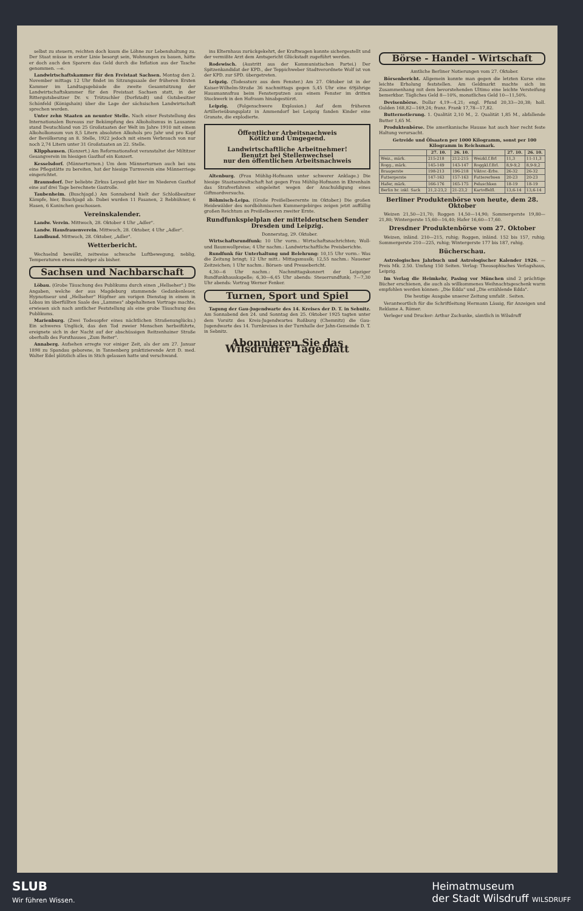selbst zu steuern, reichten doch kaum die Löhne zur Lebenshaltung zu. Der Staat müsse in erster Linie besorgt sein, Wohnungen zu bauen, hätte er doch auch den Sparern das Geld durch die Inflation aus der Tasche genommen. —e.
Landwirtschaftskammer für den Freistaat Sachsen. Montag den 2. November mittags 12 Uhr findet im Sitzungssaale der früheren Ersten Kammer im Landtagsgebäude die zweite Gesamtsitzung der Landwirtschaftskammer für den Freistaat Sachsen statt, in der Rittergutsbesitzer Dr. v. Trützschler (Dorfstadt) und Gutsbesitzer Schönfeld (Königshain) über die Lage der sächsischen Landwirtschaft sprechen werden.
Unter zehn Staaten an neunter Stelle. Nach einer Feststellung des Internationalen Bureaus zur Bekämpfung des Alkoholismus in Lausanne stand Deutschland von 25 Großstaaten der Welt im Jahre 1910 mit einem Alkoholkonsum von 8,5 Litern absoluten Alkohols pro Jahr und pro Kopf der Bevölkerung an 8. Stelle, 1922 jedoch mit einem Verbrauch von nur noch 2,74 Litern unter 31 Großstaaten an 22. Stelle.
Klipphausen. (Konzert.) Am Reformationsfest veranstaltet der Miltitzer Gesangverein im hiesigen Gasthof ein Konzert.
Kesselsdorf. (Männerturnen.) Um dem Männerturnen auch bei uns eine Pflegstätte zu bereiten, hat der hiesige Turnverein eine Männerriege eingerichtet.
Braunsdorf. Der beliebte Zirkus Leysed gibt hier im Niederen Gasthof eine auf drei Tage berechnete Gastrolle.
Taubenheim. (Buschjagd.) Am Sonnabend hielt der Schloßbesitzer Kämpfe, hier, Buschjagd ab. Dabei wurden 11 Fasanen, 2 Rebhühner, 6 Hasen, 6 Kaninchen geschossen.
Vereinskalender.
Landw. Verein. Mittwoch, 28. Oktober 4 Uhr „Adler".
Landw. Hausfrauenverein. Mittwoch, 28. Oktober, 4 Uhr „Adler".
Landbund. Mittwoch, 28. Oktober, „Adler".
Wetterbericht.
Wechselnd bewölkt, zeitweise schwache Luftbewegung, neblig, Temperaturen etwas niedriger als bisher.
Sachsen und Nachbarschaft
Löbau. (Grobe Täuschung des Publikums durch einen „Hellseher".) Die Angaben, welche der aus Magdeburg stammende Gedankenleser, Hypnotiseur und „Hellseher" Höpfner am vorigen Dienstag in einem in Löbau im überfüllten Saale des „Lammes" abgehaltenen Vortrage machte, erwiesen sich nach amtlicher Feststellung als eine grobe Täuschung des Publikums.
Marienburg. (Zwei Todesopfer eines nächtlichen Straßenunglücks.) Ein schweres Unglück, das den Tod zweier Menschen herbeiführte, ereignete sich in der Nacht auf der abschüssigen Reitzenhainer Straße oberhalb des Forsthauses „Zum Reiter".
Annaberg. Aufsehen erregte vor einiger Zeit, als der am 27. Januar 1898 zu Spandau geborene, in Tannenberg praktizierende Arzt D. med. Walter Edel plötzlich alles in Stich gelassen hatte und verschwand.
ins Elternhaus zurückgekehrt, der Kraftwagen konnte sichergestellt und der vermißte Arzt dem Amtsgericht Glückstadt zugeführt werden.
Rodewisch. (Austritt aus der Kommunistischen Partei.) Der Spitzenkandidat der KPD., der Teppichweber Stadtverordnete Wolf ist von der KPD. zur SPD. übergetreten.
Leipzig. (Todessturz aus dem Fenster.) Am 27. Oktober ist in der Kaiser-Wilhelm-Straße 36 nachmittags gegen 5,45 Uhr eine 69jährige Hausmannsfrau beim Fensterputzen aus einem Fenster im dritten Stockwerk in den Hofraum hinabgestürzt.
Leipzig. (Folgenschwere Explosion.) Auf dem früheren Artillerieübungsplatz in Ammendorf bei Leipzig fanden Kinder eine Granate, die explodierte.
Öffentlicher Arbeitsnachweis
Kötitz und Umgegend.
Landwirtschaftliche Arbeitnehmer!
Benutzt bei Stellenwechsel
nur den öffentlichen Arbeitsnachweis
Altenburg. (Frau Mühlig-Hofmann unter schwerer Anklage.) Die hiesige Staatsanwaltschaft hat gegen Frau Mühlig-Hofmann in Ehrenhain das Strafverfahren eingeleitet wegen der Anschuldigung eines Giftmordversuchs.
Böhmisch-Leipa. (Große Preißelbeerernte im Oktober.) Die großen Heidewälder des nordböhmischen Kummergebirges zeigen jetzt auffällig großen Reichtum an Preißelbeeren zweiter Ernte.
Rundfunkspielplan der mitteldeutschen Sender Dresden und Leipzig.
Donnerstag, 29. Oktober.
Wirtschaftsrundfunk: 10 Uhr vorm.: Wirtschaftsnachrichten; Woll- und Baumwollpreise; 4 Uhr nachm.: Landwirtschaftliche Preisberichte.
Rundfunk für Unterhaltung und Belehrung: 10,15 Uhr vorm.: Was die Zeitung bringt; 12 Uhr mitt.: Mittagsmusik; 12,55 nachm.: Nauener Zeitzeichen; 1 Uhr nachm.: Börsen- und Pressebericht.
4,30—6 Uhr nachm.: Nachmittagskonzert der Leipziger Rundfunkhauskapelle; 6,30—6,45 Uhr abends: Steuerrundfunk; 7—7,30 Uhr abends: Vortrag Werner Fenker.
Turnen, Sport und Spiel
Tagung der Gau-Jugendwarte des 14. Kreises der D. T. in Sebnitz. Am Sonnabend den 24. und Sonntag den 25. Oktober 1925 tagten unter dem Vorsitz des Kreis-Jugendwartes Roßburg (Chemnitz) die Gau-Jugendwarte des 14. Turnkreises in der Turnhalle der Jahn-Gemeinde D. T. in Sebnitz.
Abonnieren Sie das Wilsdruffer Tageblatt
Börse - Handel - Wirtschaft
Amtliche Berliner Notierungen vom 27. Oktober.
Börsenbericht. Allgemein konnte man gegen die letzten Kurse eine leichte Erholung feststellen. Am Geldmarkt machte sich im Zusammenhang mit dem bevorstehenden Ultimo eine leichte Versteifung bemerkbar. Tägliches Geld 8—10%, monatliches Geld 10—11,50%.
Devisenbörse. Dollar 4,19—4,21; engl. Pfund 20,33—20,38; holl. Gulden 168,82—169,24; franz. Frank 17,78—17,82.
Butternotierung. 1. Qualität 2,10 M., 2. Qualität 1,85 M., abfallende Butter 1,65 M.
Produktenbörse. Die amerikanische Hausse hat auch hier recht feste Haltung verursacht.
Getreide und Ölsaaten per 1000 Kilogramm, sonst per 100 Kilogramm in Reichsmark.
| | 27. 10. | 26. 10. | | 27. 10. | 26. 10. |
| --- | --- | --- | --- | --- | --- |
| Weiz., märk. | 215-218 | 212-215 | Weizkl.f.Brl | 11,3 | 11-11,3 |
| Rogg., märk. | 145-149 | 143-147 | Roggkl.f.Brl. | 8,9-9,2 | 8,9-9,2 |
| Braugerste | 198-213 | 196-218 | Viktor.-Erbs. | 26-32 | 26-32 |
| Futtergerste | 147-163 | 157-163 | Futtererbsen | 20-23 | 20-23 |
| Hafer, märk. | 166-176 | 165-175 | Peluschken | 18-19 | 18-19 |
| Berlin br. inkl. Sack | 21,2-23,2 | 21-23,2 | Kartoffelfl. | 13,6-14 | 13,6-14 |
Berliner Produktenbörse von heute, dem 28. Oktober
Weizen 21,50—21,70; Roggen 14,50—14,90; Sommergerste 19,80—21,80; Wintergerste 15,60—16,40; Hafer 16,60—17,60.
Dresdner Produktenbörse vom 27. Oktober
Weizen, inländ. 210—215, ruhig; Roggen, inländ. 152 bis 157, ruhig; Sommergerste 210—225, ruhig; Wintergerste 177 bis 187, ruhig.
Bücherschau.
Astrologisches Jahrbuch und Astrologischer Kalender 1926. — Preis Mk. 2.50. Umfang 150 Seiten. Verlag: Theosophisches Verlagshaus, Leipzig.
Im Verlag die Heimkehr, Pasing vor München sind 2 prächtige Bücher erschienen, die auch als willkommenes Weihnachtsgeschenk warm empfohlen werden können: „Die Edda" und „Die erzählende Edda".
Die heutige Ausgabe unserer Zeitung umfaßt . Seiten.
Verantwortlich für die Schriftleitung Hermann Lässig, für Anzeigen und Reklame A. Römer.
Verleger und Drucker: Arthur Zschunke, sämtlich in Wilsdruff
SLUB
Wir führen Wissen.
Heimatmuseum
der Stadt Wilsdruff WILSDRUFF